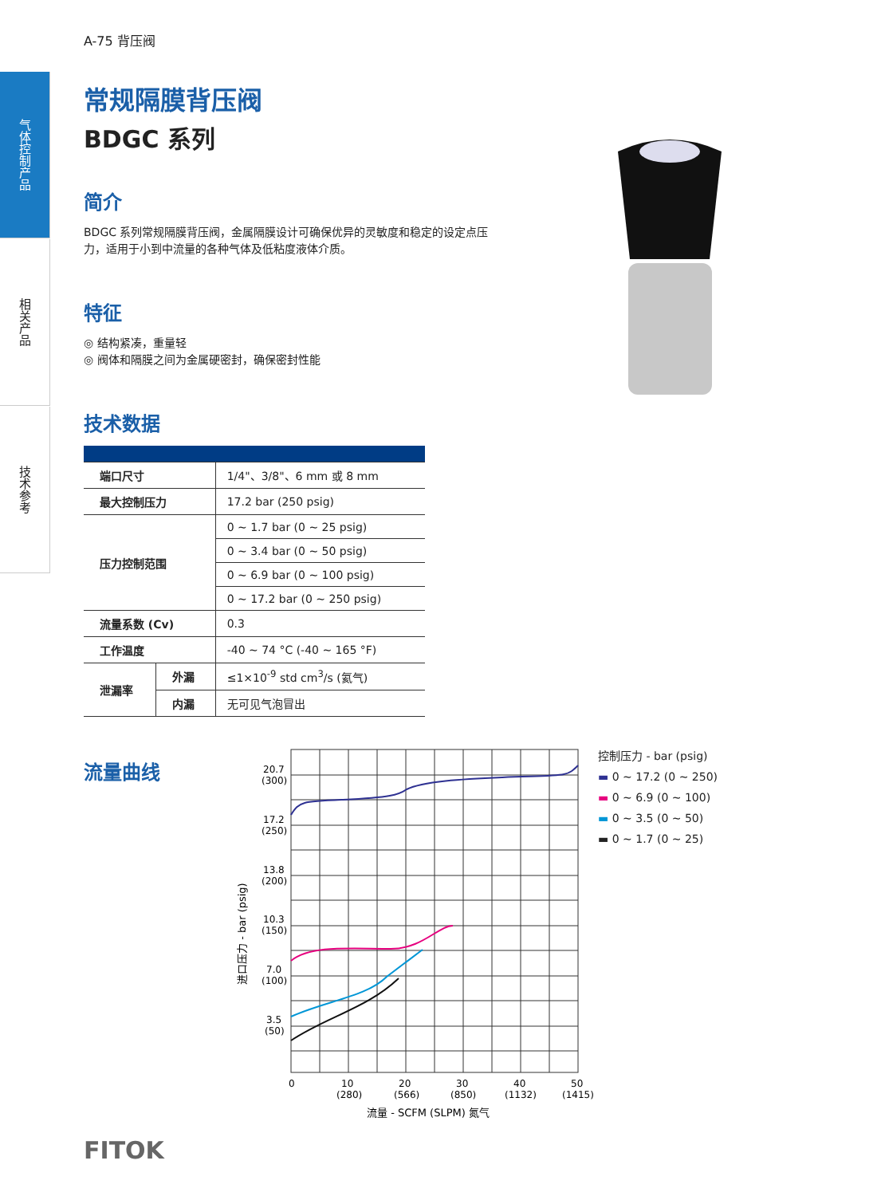气体控制产品
相关产品
技术参考
A-75 背压阀
常规隔膜背压阀
BDGC 系列
简介
BDGC 系列常规隔膜背压阀，金属隔膜设计可确保优异的灵敏度和稳定的设定点压力，适用于小到中流量的各种气体及低粘度液体介质。
特征
◎ 结构紧凑，重量轻
◎ 阀体和隔膜之间为金属硬密封，确保密封性能
技术数据
| 端口尺寸 | | 1/4"、3/8"、6 mm 或 8 mm |
| 最大控制压力 | | 17.2 bar (250 psig) |
| 压力控制范围 | | 0 ~ 1.7 bar (0 ~ 25 psig) |
| | | 0 ~ 3.4 bar (0 ~ 50 psig) |
| | | 0 ~ 6.9 bar (0 ~ 100 psig) |
| | | 0 ~ 17.2 bar (0 ~ 250 psig) |
| 流量系数 (Cv) | | 0.3 |
| 工作温度 | | -40 ~ 74 °C (-40 ~ 165 °F) |
| 泄漏率 | 外漏 | ≤1×10<sup>-9</sup> std cm<sup>3</sup>/s (氦气) |
| | 内漏 | 无可见气泡冒出 |
流量曲线
20.7
(300)
17.2
(250)
13.8
(200)
10.3
(150)
7.0
(100)
3.5
(50)
0
10
(280)
20
(566)
30
(850)
40
(1132)
50
(1415)
流量 - SCFM (SLPM) 氮气
进口压力 - bar (psig)
控制压力 - bar (psig)
▬ 0 ~ 17.2 (0 ~ 250)
▬ 0 ~ 6.9 (0 ~ 100)
▬ 0 ~ 3.5 (0 ~ 50)
▬ 0 ~ 1.7 (0 ~ 25)
FITOK